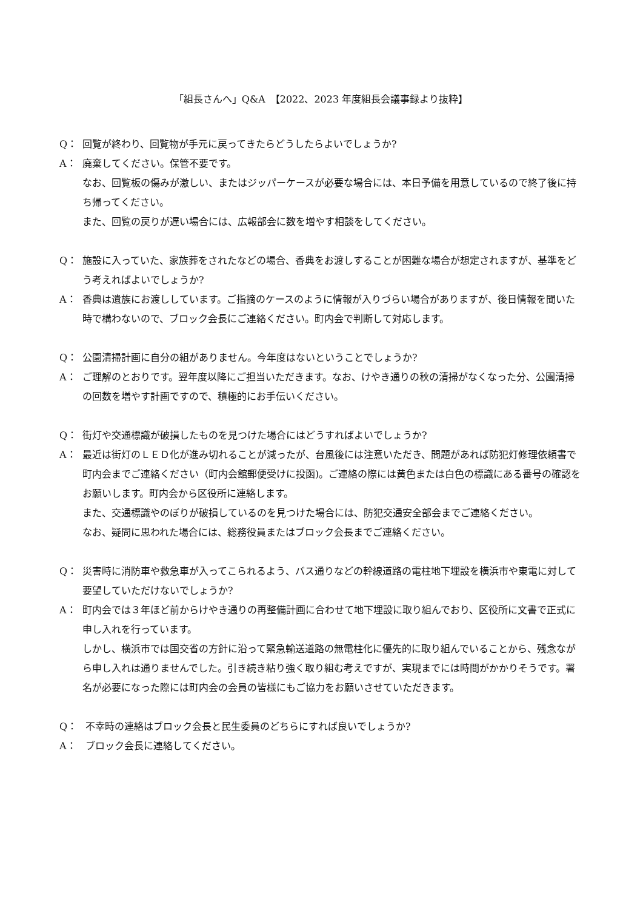「組長さんへ」Q&A　【2022、2023 年度組長会議事録より抜粋】
Q： 回覧が終わり、回覧物が手元に戻ってきたらどうしたらよいでしょうか?
A： 廃棄してください。保管不要です。
なお、回覧板の傷みが激しい、またはジッパーケースが必要な場合には、本日予備を用意しているので終了後に持ち帰ってください。
また、回覧の戻りが遅い場合には、広報部会に数を増やす相談をしてください。
Q： 施設に入っていた、家族葬をされたなどの場合、香典をお渡しすることが困難な場合が想定されますが、基準をどう考えればよいでしょうか?
A： 香典は遺族にお渡ししています。ご指摘のケースのように情報が入りづらい場合がありますが、後日情報を聞いた時で構わないので、ブロック会長にご連絡ください。町内会で判断して対応します。
Q： 公園清掃計画に自分の組がありません。今年度はないということでしょうか?
A： ご理解のとおりです。翌年度以降にご担当いただきます。なお、けやき通りの秋の清掃がなくなった分、公園清掃の回数を増やす計画ですので、積極的にお手伝いください。
Q： 街灯や交通標識が破損したものを見つけた場合にはどうすればよいでしょうか?
A： 最近は街灯のＬＥＤ化が進み切れることが減ったが、台風後には注意いただき、問題があれば防犯灯修理依頼書で町内会までご連絡ください（町内会館郵便受けに投函)。ご連絡の際には黄色または白色の標識にある番号の確認をお願いします。町内会から区役所に連絡します。
また、交通標識やのぼりが破損しているのを見つけた場合には、防犯交通安全部会までご連絡ください。
なお、疑問に思われた場合には、総務役員またはブロック会長までご連絡ください。
Q： 災害時に消防車や救急車が入ってこられるよう、バス通りなどの幹線道路の電柱地下埋設を横浜市や東電に対して要望していただけないでしょうか?
A： 町内会では３年ほど前からけやき通りの再整備計画に合わせて地下埋設に取り組んでおり、区役所に文書で正式に申し入れを行っています。
しかし、横浜市では国交省の方針に沿って緊急輸送道路の無電柱化に優先的に取り組んでいることから、残念ながら申し入れは通りませんでした。引き続き粘り強く取り組む考えですが、実現までには時間がかかりそうです。署名が必要になった際には町内会の会員の皆様にもご協力をお願いさせていただきます。
Q： 不幸時の連絡はブロック会長と民生委員のどちらにすれば良いでしょうか?
A： ブロック会長に連絡してください。